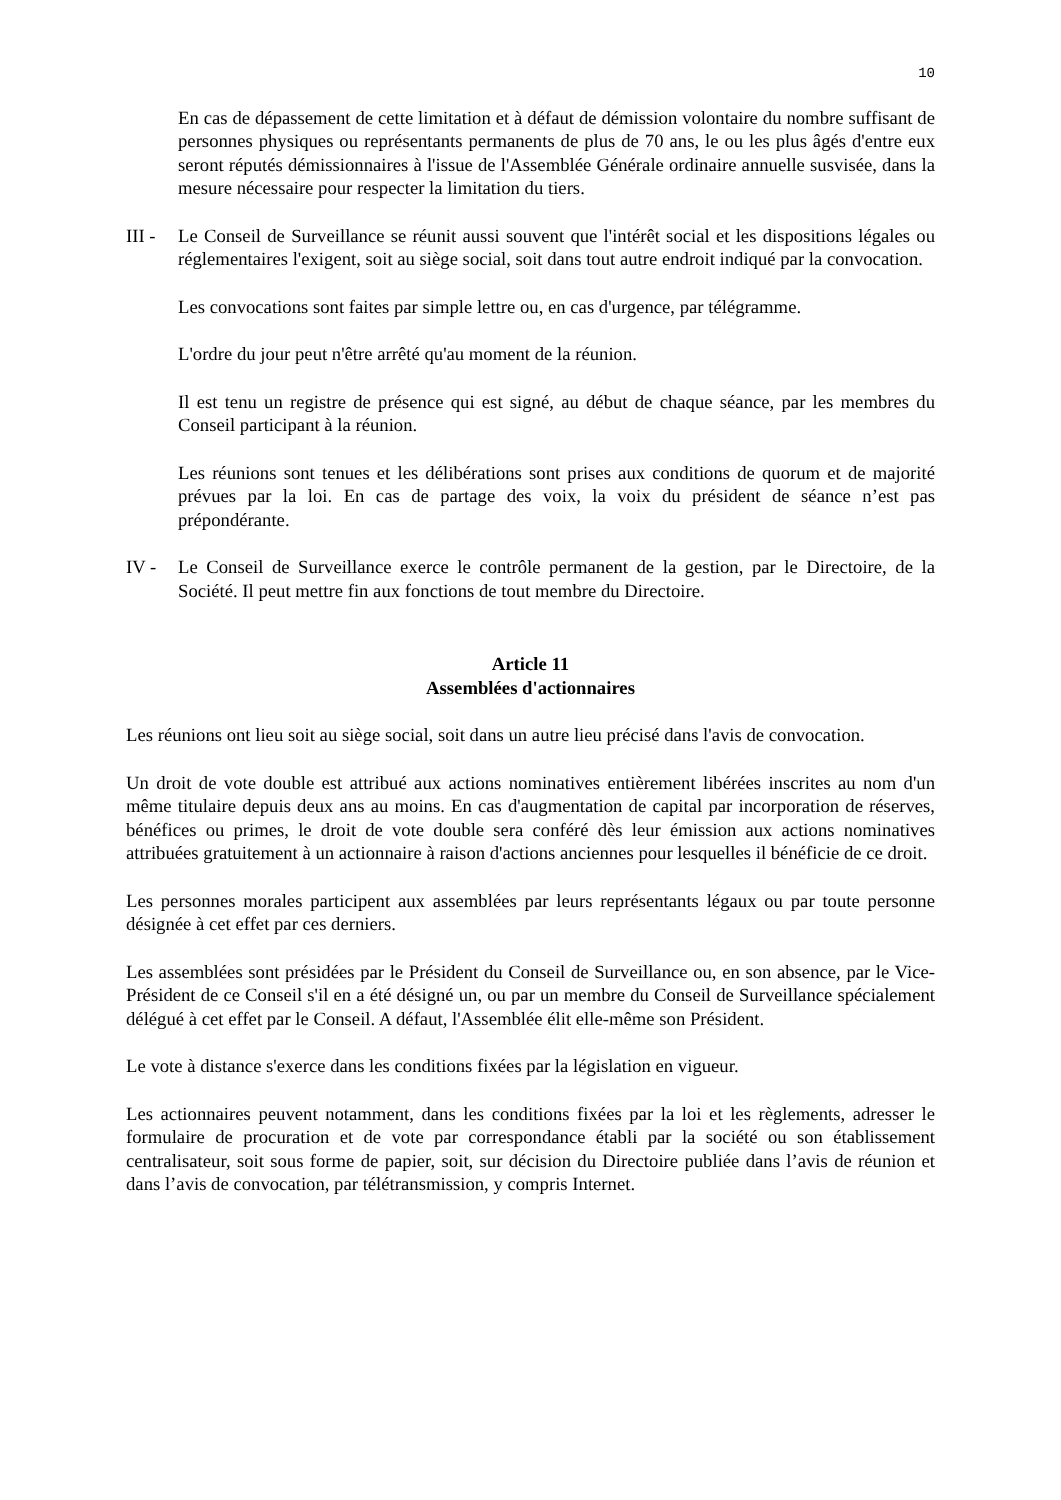10
En cas de dépassement de cette limitation et à défaut de démission volontaire du nombre suffisant de personnes physiques ou représentants permanents de plus de 70 ans, le ou les plus âgés d'entre eux seront réputés démissionnaires à l'issue de l'Assemblée Générale ordinaire annuelle susvisée, dans la mesure nécessaire pour respecter la limitation du tiers.
III -
Le Conseil de Surveillance se réunit aussi souvent que l'intérêt social et les dispositions légales ou réglementaires l'exigent, soit au siège social, soit dans tout autre endroit indiqué par la convocation.
Les convocations sont faites par simple lettre ou, en cas d'urgence, par télégramme.
L'ordre du jour peut n'être arrêté qu'au moment de la réunion.
Il est tenu un registre de présence qui est signé, au début de chaque séance, par les membres du Conseil participant à la réunion.
Les réunions sont tenues et les délibérations sont prises aux conditions de quorum et de majorité prévues par la loi. En cas de partage des voix, la voix du président de séance n’est pas prépondérante.
IV - Le Conseil de Surveillance exerce le contrôle permanent de la gestion, par le Directoire, de la Société. Il peut mettre fin aux fonctions de tout membre du Directoire.
Article 11
Assemblées d'actionnaires
Les réunions ont lieu soit au siège social, soit dans un autre lieu précisé dans l'avis de convocation.
Un droit de vote double est attribué aux actions nominatives entièrement libérées inscrites au nom d'un même titulaire depuis deux ans au moins. En cas d'augmentation de capital par incorporation de réserves, bénéfices ou primes, le droit de vote double sera conféré dès leur émission aux actions nominatives attribuées gratuitement à un actionnaire à raison d'actions anciennes pour lesquelles il bénéficie de ce droit.
Les personnes morales participent aux assemblées par leurs représentants légaux ou par toute personne désignée à cet effet par ces derniers.
Les assemblées sont présidées par le Président du Conseil de Surveillance ou, en son absence, par le Vice-Président de ce Conseil s'il en a été désigné un, ou par un membre du Conseil de Surveillance spécialement délégué à cet effet par le Conseil. A défaut, l'Assemblée élit elle-même son Président.
Le vote à distance s'exerce dans les conditions fixées par la législation en vigueur.
Les actionnaires peuvent notamment, dans les conditions fixées par la loi et les règlements, adresser le formulaire de procuration et de vote par correspondance établi par la société ou son établissement centralisateur, soit sous forme de papier, soit, sur décision du Directoire publiée dans l’avis de réunion et dans l’avis de convocation, par télétransmission, y compris Internet.